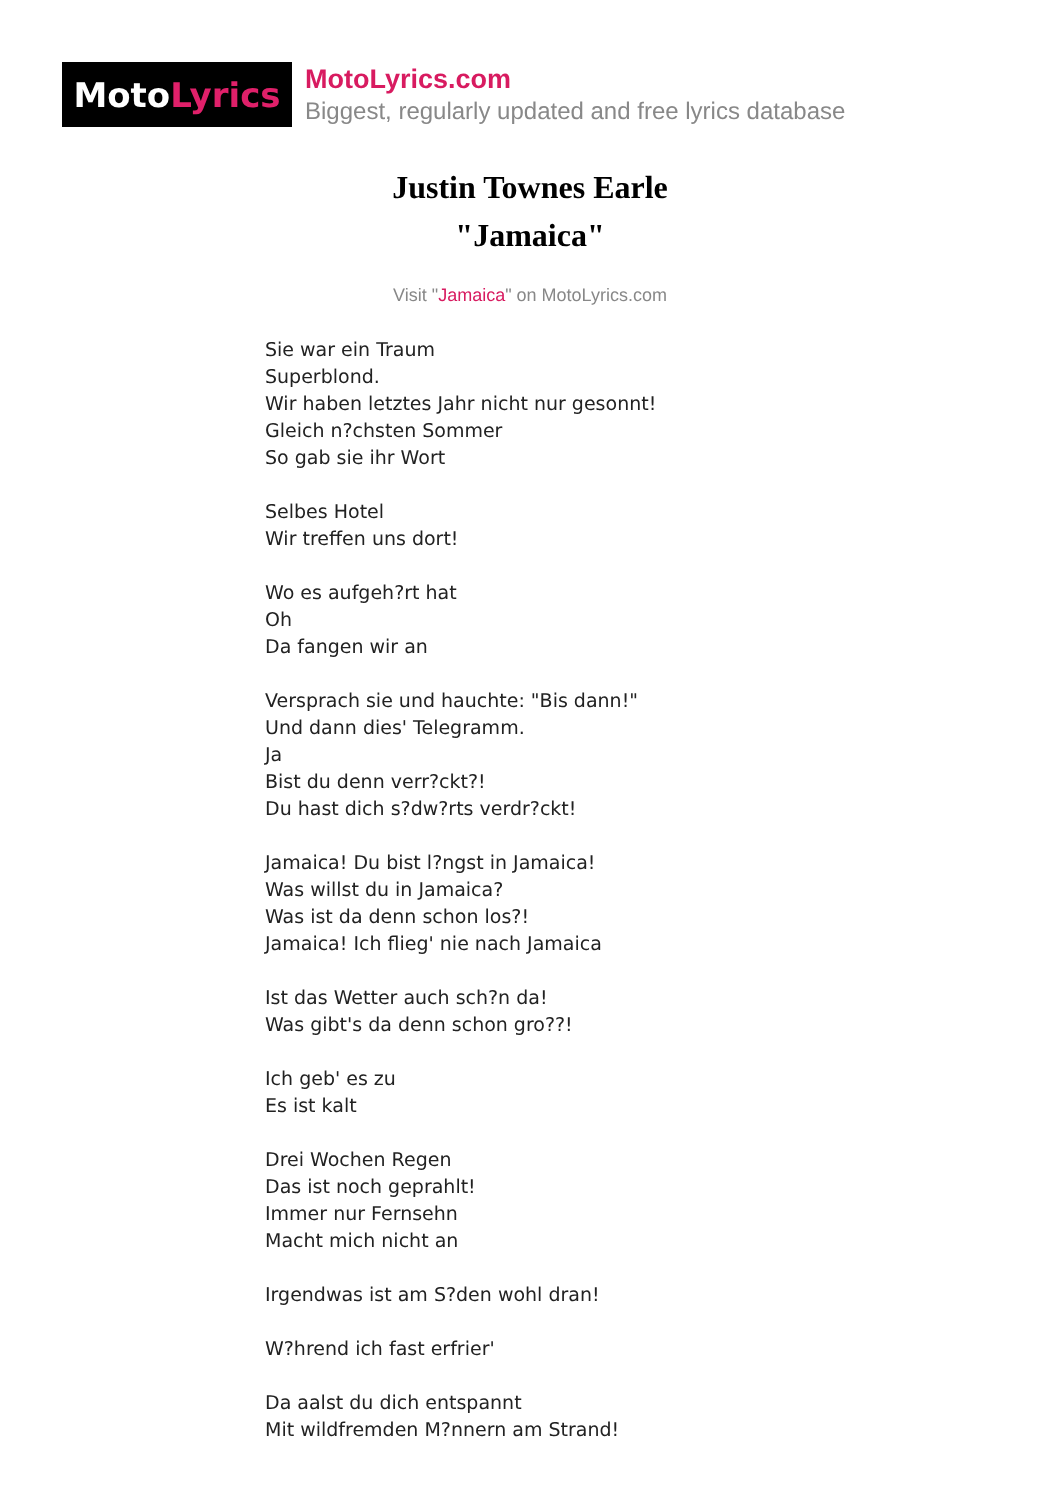Moto Lyrics
MotoLyrics.com
Biggest, regularly updated and free lyrics database
Justin Townes Earle
"Jamaica"
Visit "Jamaica" on MotoLyrics.com
Sie war ein Traum
Superblond.
Wir haben letztes Jahr nicht nur gesonnt!
Gleich n?chsten Sommer
So gab sie ihr Wort
Selbes Hotel
Wir treffen uns dort!
Wo es aufgeh?rt hat
Oh
Da fangen wir an
Versprach sie und hauchte: "Bis dann!"
Und dann dies' Telegramm.
Ja
Bist du denn verr?ckt?!
Du hast dich s?dw?rts verdr?ckt!
Jamaica! Du bist l?ngst in Jamaica!
Was willst du in Jamaica?
Was ist da denn schon los?!
Jamaica! Ich flieg' nie nach Jamaica
Ist das Wetter auch sch?n da!
Was gibt's da denn schon gro??!
Ich geb' es zu
Es ist kalt
Drei Wochen Regen
Das ist noch geprahlt!
Immer nur Fernsehn
Macht mich nicht an
Irgendwas ist am S?den wohl dran!
W?hrend ich fast erfrier'
Da aalst du dich entspannt
Mit wildfremden M?nnern am Strand!